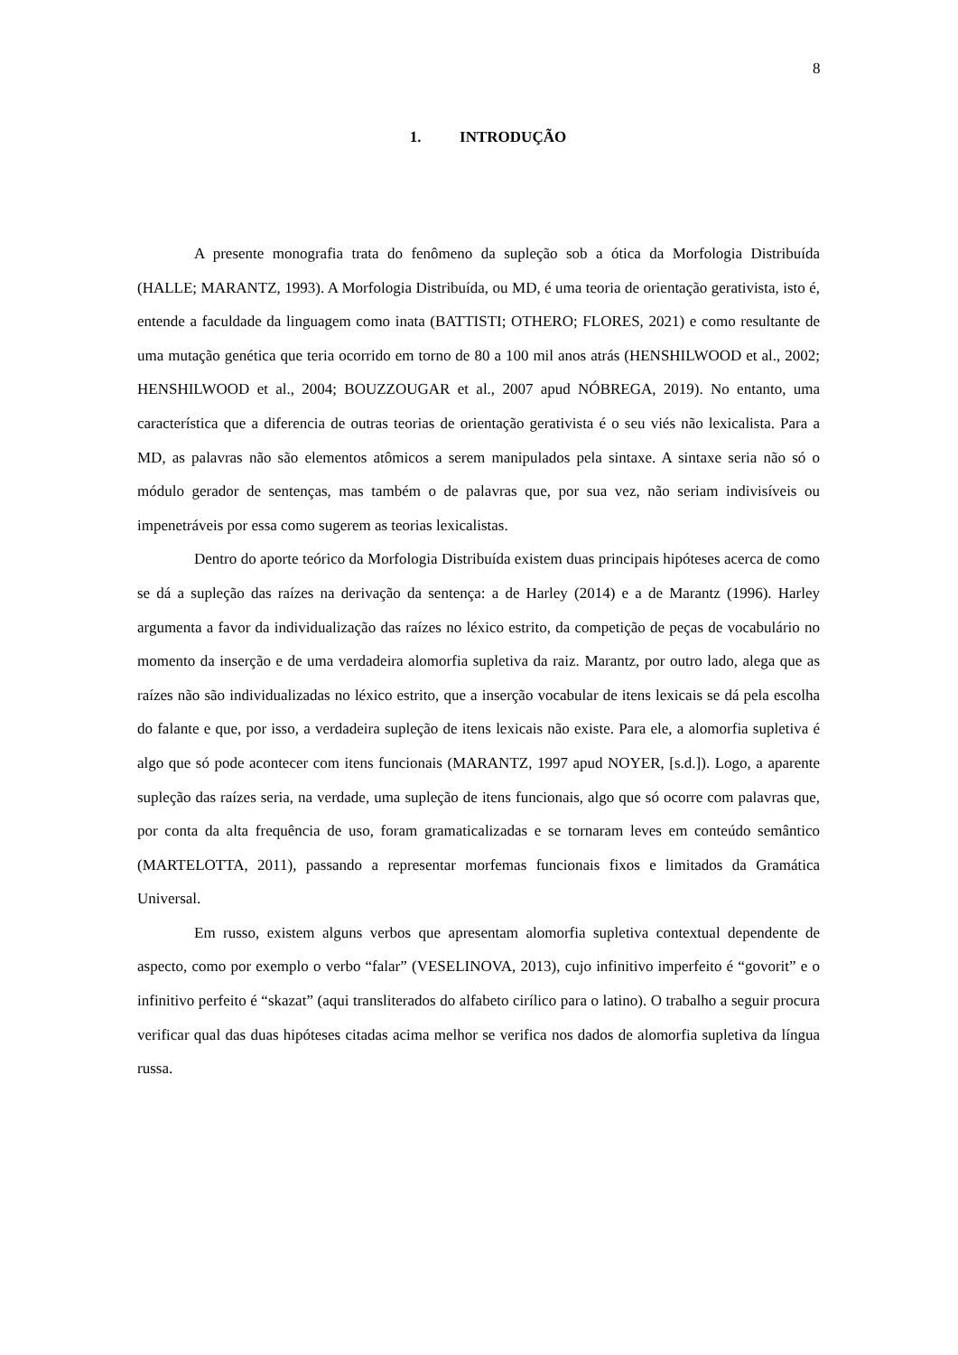8
1. INTRODUÇÃO
A presente monografia trata do fenômeno da supleção sob a ótica da Morfologia Distribuída (HALLE; MARANTZ, 1993). A Morfologia Distribuída, ou MD, é uma teoria de orientação gerativista, isto é, entende a faculdade da linguagem como inata (BATTISTI; OTHERO; FLORES, 2021) e como resultante de uma mutação genética que teria ocorrido em torno de 80 a 100 mil anos atrás (HENSHILWOOD et al., 2002; HENSHILWOOD et al., 2004; BOUZZOUGAR et al., 2007 apud NÓBREGA, 2019). No entanto, uma característica que a diferencia de outras teorias de orientação gerativista é o seu viés não lexicalista. Para a MD, as palavras não são elementos atômicos a serem manipulados pela sintaxe. A sintaxe seria não só o módulo gerador de sentenças, mas também o de palavras que, por sua vez, não seriam indivisíveis ou impenetráveis por essa como sugerem as teorias lexicalistas.
Dentro do aporte teórico da Morfologia Distribuída existem duas principais hipóteses acerca de como se dá a supleção das raízes na derivação da sentença: a de Harley (2014) e a de Marantz (1996). Harley argumenta a favor da individualização das raízes no léxico estrito, da competição de peças de vocabulário no momento da inserção e de uma verdadeira alomorfia supletiva da raiz. Marantz, por outro lado, alega que as raízes não são individualizadas no léxico estrito, que a inserção vocabular de itens lexicais se dá pela escolha do falante e que, por isso, a verdadeira supleção de itens lexicais não existe. Para ele, a alomorfia supletiva é algo que só pode acontecer com itens funcionais (MARANTZ, 1997 apud NOYER, [s.d.]). Logo, a aparente supleção das raízes seria, na verdade, uma supleção de itens funcionais, algo que só ocorre com palavras que, por conta da alta frequência de uso, foram gramaticalizadas e se tornaram leves em conteúdo semântico (MARTELOTTA, 2011), passando a representar morfemas funcionais fixos e limitados da Gramática Universal.
Em russo, existem alguns verbos que apresentam alomorfia supletiva contextual dependente de aspecto, como por exemplo o verbo “falar” (VESELINOVA, 2013), cujo infinitivo imperfeito é “govorit” e o infinitivo perfeito é “skazat” (aqui transliterados do alfabeto cirílico para o latino). O trabalho a seguir procura verificar qual das duas hipóteses citadas acima melhor se verifica nos dados de alomorfia supletiva da língua russa.